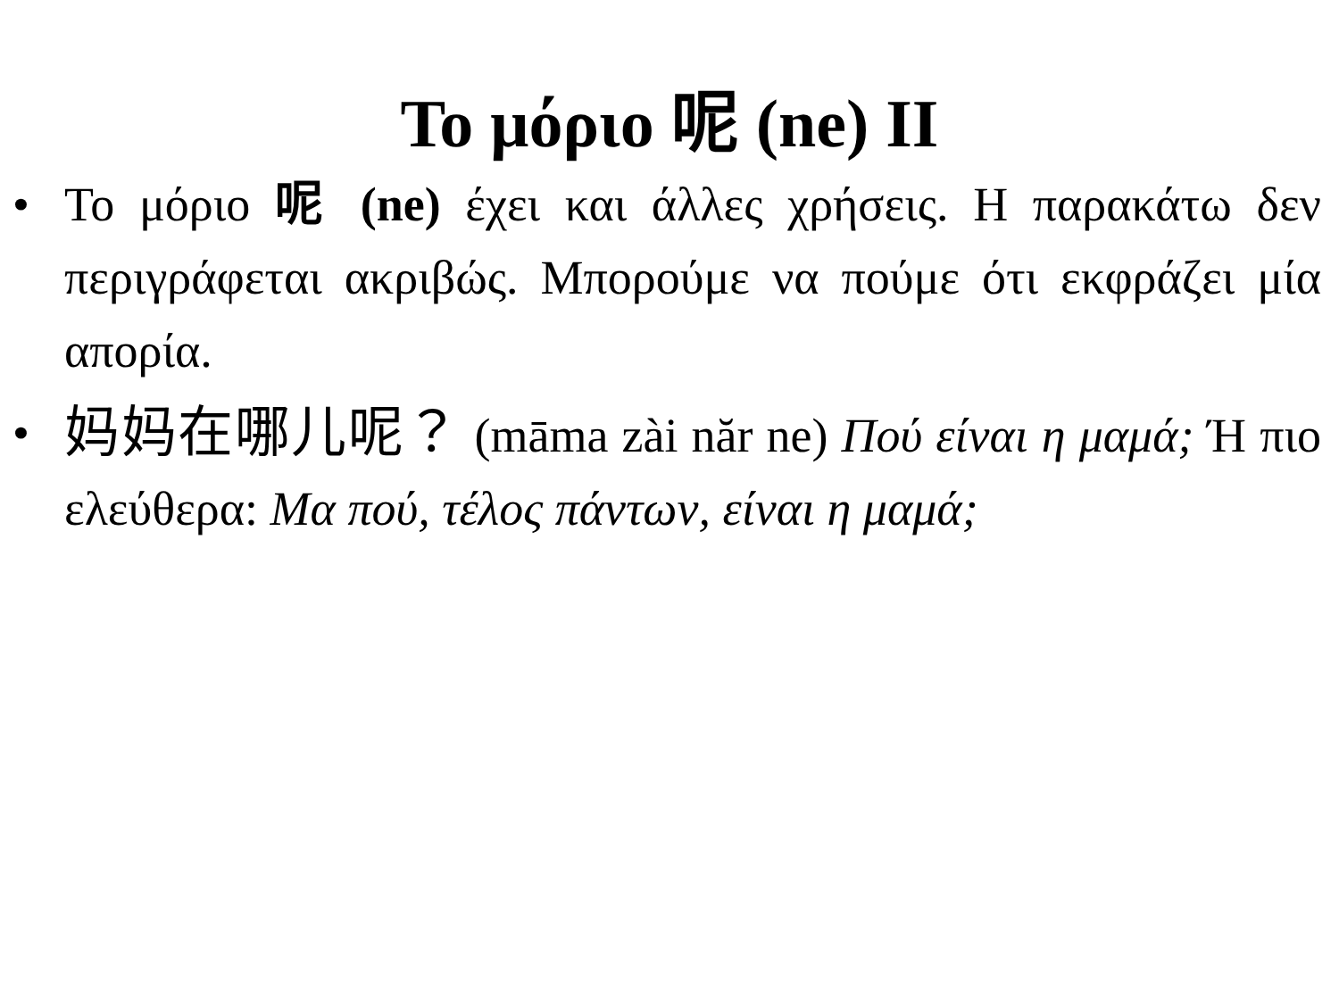Το μόριο 呢 (ne) ΙΙ
• Το μόριο 呢 (ne) έχει και άλλες χρήσεις. Η παρακάτω δεν περιγράφεται ακριβώς. Μπορούμε να πούμε ότι εκφράζει μία απορία.
• 妈妈在哪儿呢？ (māma zài năr ne) Πού είναι η μαμά; Ή πιο ελεύθερα: Μα πού, τέλος πάντων, είναι η μαμά;